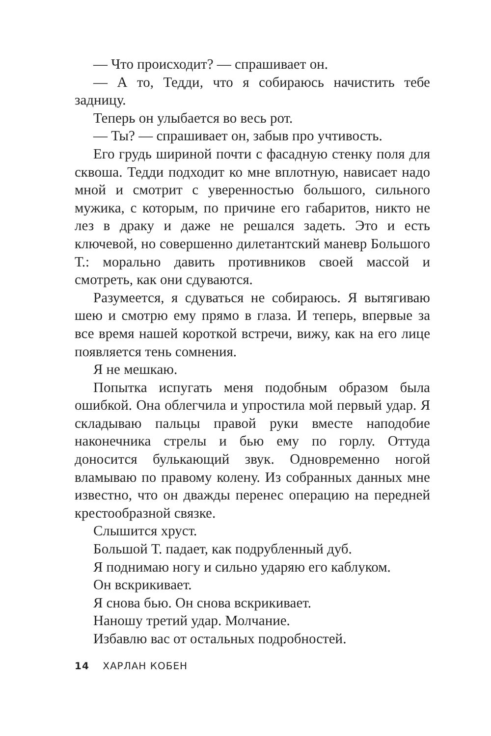— Что происходит? — спрашивает он.
— А то, Тедди, что я собираюсь начистить тебе задницу.
Теперь он улыбается во весь рот.
— Ты? — спрашивает он, забыв про учтивость.
Его грудь шириной почти с фасадную стенку поля для сквоша. Тедди подходит ко мне вплотную, нависает надо мной и смотрит с уверенностью большого, сильного мужика, с которым, по причине его габаритов, никто не лез в драку и даже не решался задеть. Это и есть ключевой, но совершенно дилетантский маневр Большого Т.: морально давить противников своей массой и смотреть, как они сдуваются.
Разумеется, я сдуваться не собираюсь. Я вытягиваю шею и смотрю ему прямо в глаза. И теперь, впервые за все время нашей короткой встречи, вижу, как на его лице появляется тень сомнения.
Я не мешкаю.
Попытка испугать меня подобным образом была ошибкой. Она облегчила и упростила мой первый удар. Я складываю пальцы правой руки вместе наподобие наконечника стрелы и бью ему по горлу. Оттуда доносится булькающий звук. Одновременно ногой вламываю по правому колену. Из собранных данных мне известно, что он дважды перенес операцию на передней крестообразной связке.
Слышится хруст.
Большой Т. падает, как подрубленный дуб.
Я поднимаю ногу и сильно ударяю его каблуком.
Он вскрикивает.
Я снова бью. Он снова вскрикивает.
Наношу третий удар. Молчание.
Избавлю вас от остальных подробностей.
14 ХАРЛАН КОБЕН